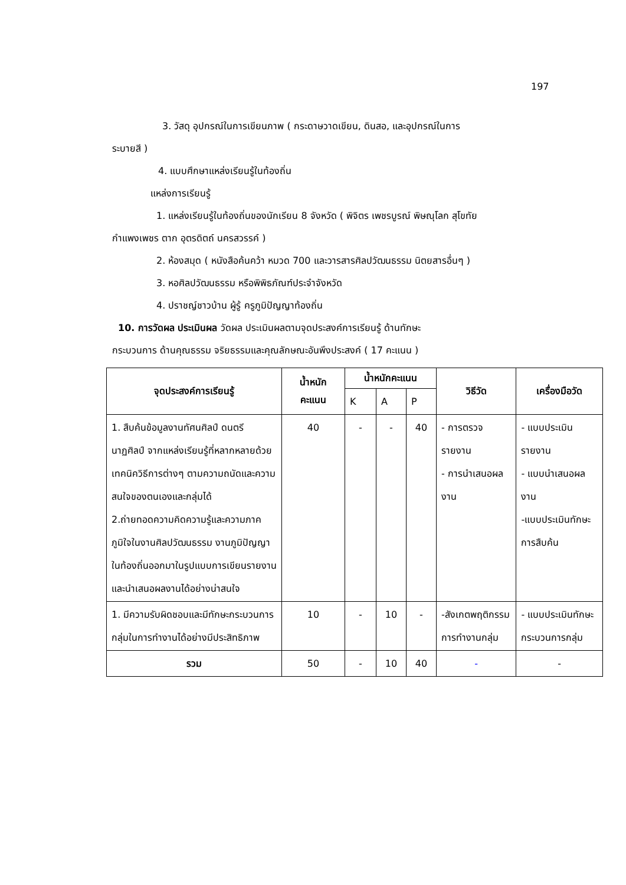197
3. วัสดุ อุปกรณ์ในการเขียนภาพ ( กระดาษวาดเขียน, ดินสอ, และอุปกรณ์ในการ
ระบายสี )
4. แบบศึกษาแหล่งเรียนรู้ในท้องถิ่น
แหล่งการเรียนรู้
1. แหล่งเรียนรู้ในท้องถิ่นของนักเรียน 8 จังหวัด ( พิจิตร เพชรบูรณ์ พิษณุโลก สุโขทัย
กำแพงเพชร ตาก อุตรดิตถ์ นครสวรรค์ )
2. ห้องสมุด ( หนังสือค้นคว้า หมวด 700 และวารสารศิลปวัฒนธรรม นิตยสารอื่นๆ )
3. หอศิลปวัฒนธรรม หรือพิพิธภัณฑ์ประจำจังหวัด
4. ปราชญ์ชาวบ้าน ผู้รู้ ครูภูมิปัญญาท้องถิ่น
10. การวัดผล ประเมินผล วัดผล ประเมินผลตามจุดประสงค์การเรียนรู้ ด้านทักษะ
กระบวนการ ด้านคุณธรรม จริยธรรมและคุณลักษณะอันพึงประสงค์ ( 17 คะแนน )
| จุดประสงค์การเรียนรู้ | น้ำหนัก คะแนน | น้ำหนักคะแนน | | | วิธีวัด | เครื่องมือวัด |
| --- | --- | --- | --- | --- | --- | --- |
| | | K | A | P | | |
| 1. สืบค้นข้อมูลงานทัศนศิลป์ ดนตรี นาฏศิลป์ จากแหล่งเรียนรู้ที่หลากหลายด้วยเทคนิควิธีการต่างๆ ตามความถนัดและความสนใจของตนเองและกลุ่มได้ 2.ถ่ายทอดความคิดความรู้และความภาคภูมิใจในงานศิลปวัฒนธรรม งานภูมิปัญญาในท้องถิ่นออกมาในรูปแบบการเขียนรายงานและนำเสนอผลงานได้อย่างน่าสนใจ | 40 | - | - | 40 | - การตรวจรายงาน - การนำเสนอผลงาน | - แบบประเมินรายงาน - แบบนำเสนอผลงาน -แบบประเมินทักษะการสืบค้น |
| 1. มีความรับผิดชอบและมีทักษะกระบวนการกลุ่มในการทำงานได้อย่างมีประสิทธิภาพ | 10 | - | 10 | - | -สังเกตพฤติกรรมการทำงานกลุ่ม | - แบบประเมินทักษะกระบวนการกลุ่ม |
| รวม | 50 | - | 10 | 40 | - | - |